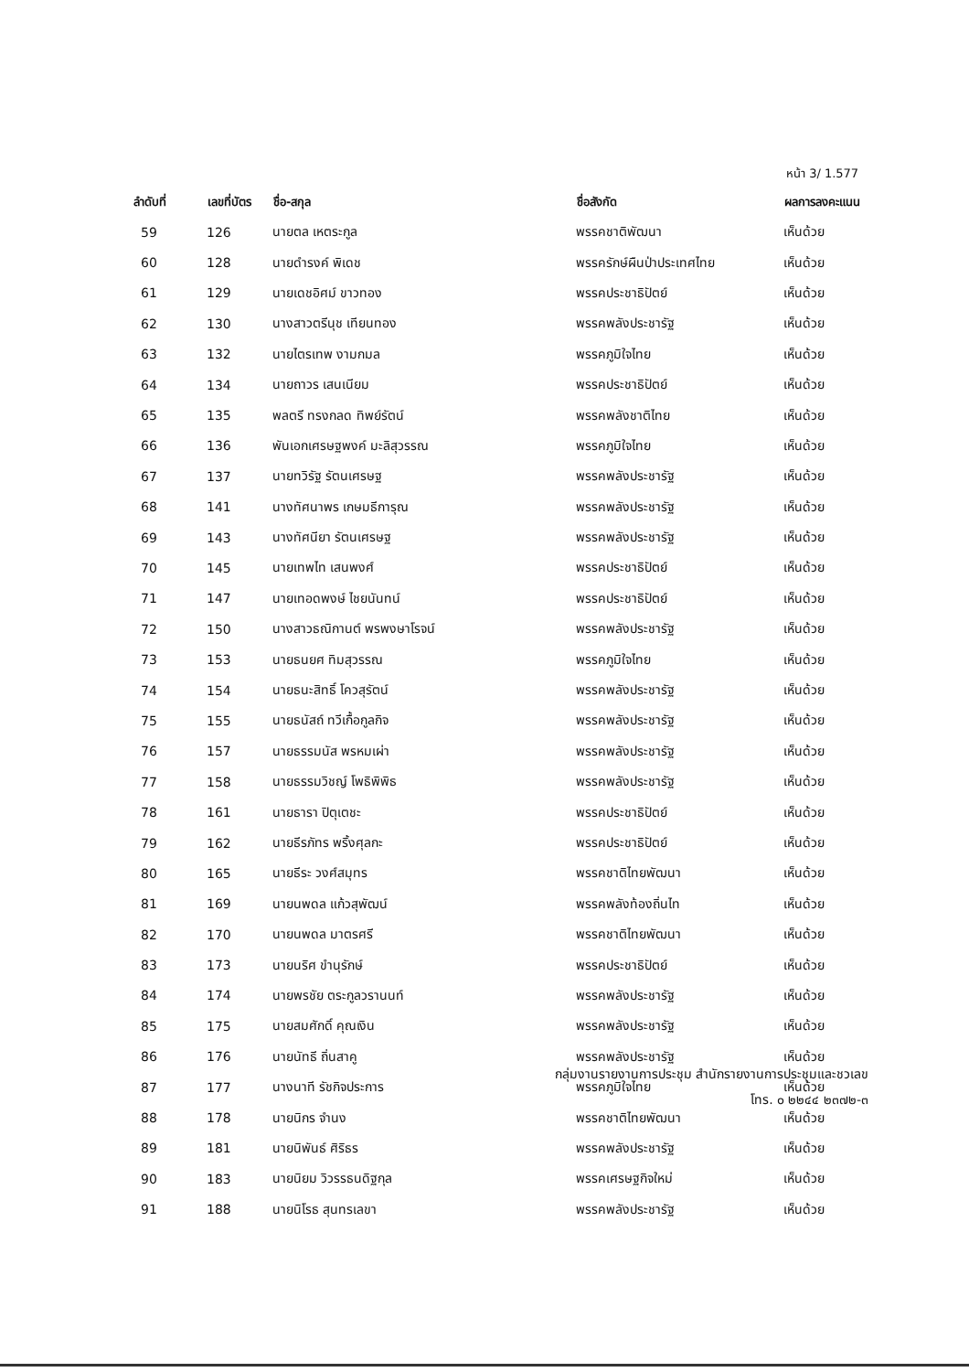หน้า 3/ 1.577
| ลำดับที่ | เลขที่บัตร | ชื่อ-สกุล | ชื่อสังกัด | ผลการลงคะแนน |
| --- | --- | --- | --- | --- |
| 59 | 126 | นายตล เหตระกูล | พรรคชาติพัฒนา | เห็นด้วย |
| 60 | 128 | นายดำรงค์ พิเดช | พรรครักษ์ผืนป่าประเทศไทย | เห็นด้วย |
| 61 | 129 | นายเดชอิศม์ ขาวทอง | พรรคประชาธิปัตย์ | เห็นด้วย |
| 62 | 130 | นางสาวตรีนุช เทียนทอง | พรรคพลังประชารัฐ | เห็นด้วย |
| 63 | 132 | นายไตรเทพ งามกมล | พรรคภูมิใจไทย | เห็นด้วย |
| 64 | 134 | นายถาวร เสนเนียม | พรรคประชาธิปัตย์ | เห็นด้วย |
| 65 | 135 | พลตรี ทรงกลด ทิพย์รัตน์ | พรรคพลังชาติไทย | เห็นด้วย |
| 66 | 136 | พันเอกเศรษฐพงค์ มะลิสุวรรณ | พรรคภูมิใจไทย | เห็นด้วย |
| 67 | 137 | นายทวิรัฐ รัตนเศรษฐ | พรรคพลังประชารัฐ | เห็นด้วย |
| 68 | 141 | นางทัศนาพร เกษมธีการุณ | พรรคพลังประชารัฐ | เห็นด้วย |
| 69 | 143 | นางทัศนียา รัตนเศรษฐ | พรรคพลังประชารัฐ | เห็นด้วย |
| 70 | 145 | นายเทพไท เสนพงศ์ | พรรคประชาธิปัตย์ | เห็นด้วย |
| 71 | 147 | นายเทอดพงษ์ ไชยนันทน์ | พรรคประชาธิปัตย์ | เห็นด้วย |
| 72 | 150 | นางสาวธณิกานต์ พรพงษาโรจน์ | พรรคพลังประชารัฐ | เห็นด้วย |
| 73 | 153 | นายธนยศ ทิมสุวรรณ | พรรคภูมิใจไทย | เห็นด้วย |
| 74 | 154 | นายธนะสิทธิ์ โควสุรัตน์ | พรรคพลังประชารัฐ | เห็นด้วย |
| 75 | 155 | นายธนัสถ์ ทวีเกื้อกูลกิจ | พรรคพลังประชารัฐ | เห็นด้วย |
| 76 | 157 | นายธรรมนัส พรหมเผ่า | พรรคพลังประชารัฐ | เห็นด้วย |
| 77 | 158 | นายธรรมวิชญ์ โพธิพิพิธ | พรรคพลังประชารัฐ | เห็นด้วย |
| 78 | 161 | นายธารา ปิตุเตชะ | พรรคประชาธิปัตย์ | เห็นด้วย |
| 79 | 162 | นายธีรภัทร พริ้งศุลกะ | พรรคประชาธิปัตย์ | เห็นด้วย |
| 80 | 165 | นายธีระ วงศ์สมุทร | พรรคชาติไทยพัฒนา | เห็นด้วย |
| 81 | 169 | นายนพดล แก้วสุพัฒน์ | พรรคพลังท้องถิ่นไท | เห็นด้วย |
| 82 | 170 | นายนพดล มาตรศรี | พรรคชาติไทยพัฒนา | เห็นด้วย |
| 83 | 173 | นายนริศ ขำนุรักษ์ | พรรคประชาธิปัตย์ | เห็นด้วย |
| 84 | 174 | นายพรชัย ตระกูลวรานนท์ | พรรคพลังประชารัฐ | เห็นด้วย |
| 85 | 175 | นายสมศักดิ์ คุณเงิน | พรรคพลังประชารัฐ | เห็นด้วย |
| 86 | 176 | นายนัทธี ถิ่นสาคู | พรรคพลังประชารัฐ | เห็นด้วย |
| 87 | 177 | นางนาที รัชกิจประการ | พรรคภูมิใจไทย | เห็นด้วย |
| 88 | 178 | นายนิกร จำนง | พรรคชาติไทยพัฒนา | เห็นด้วย |
| 89 | 181 | นายนิพันธ์ ศิริธร | พรรคพลังประชารัฐ | เห็นด้วย |
| 90 | 183 | นายนิยม วิวรรธนดิฐกุล | พรรคเศรษฐกิจใหม่ | เห็นด้วย |
| 91 | 188 | นายนิโรธ สุนทรเลขา | พรรคพลังประชารัฐ | เห็นด้วย |
กลุ่มงานรายงานการประชุม สำนักรายงานการประชุมและชวเลข
โทร. ๐ ๒๒๔๔ ๒๓๗๒-๓